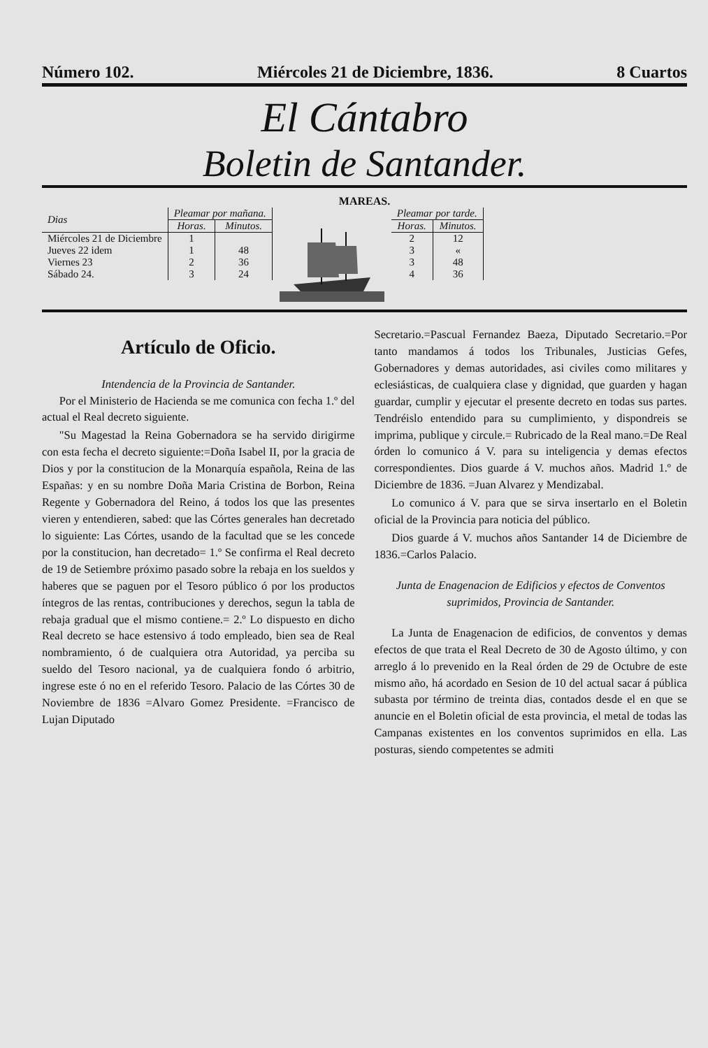Número 102. Miércoles 21 de Diciembre, 1836. 8 Cuartos
El Cántabro
Boletin de Santander.
MAREAS.
| Dias | Pleamar por mañana. | |
| --- | --- | --- |
| | Horas. | Minutos. |
| Miércoles 21 de Diciembre | 1 | |
| Jueves 22 idem | 1 | 48 |
| Viernes 23 | 2 | 36 |
| Sábado 24. | 3 | 24 |
| Pleamar por tarde. | |
| --- | --- |
| Horas. | Minutos. |
| 2 | 12 |
| 3 | « |
| 3 | 48 |
| 4 | 36 |
Artículo de Oficio.
Intendencia de la Provincia de Santander.
Por el Ministerio de Hacienda se me comunica con fecha 1.º del actual el Real decreto siguiente.
"Su Magestad la Reina Gobernadora se ha servido dirigirme con esta fecha el decreto siguiente:=Doña Isabel II, por la gracia de Dios y por la constitucion de la Monarquía española, Reina de las Españas: y en su nombre Doña Maria Cristina de Borbon, Reina Regente y Gobernadora del Reino, á todos los que las presentes vieren y entendieren, sabed: que las Córtes generales han decretado lo siguiente: Las Córtes, usando de la facultad que se les concede por la constitucion, han decretado= 1.º Se confirma el Real decreto de 19 de Setiembre próximo pasado sobre la rebaja en los sueldos y haberes que se paguen por el Tesoro público ó por los productos íntegros de las rentas, contribuciones y derechos, segun la tabla de rebaja gradual que el mismo contiene.= 2.º Lo dispuesto en dicho Real decreto se hace estensivo á todo empleado, bien sea de Real nombramiento, ó de cualquiera otra Autoridad, ya perciba su sueldo del Tesoro nacional, ya de cualquiera fondo ó arbitrio, ingrese este ó no en el referido Tesoro. Palacio de las Córtes 30 de Noviembre de 1836 =Alvaro Gomez Presidente. =Francisco de Lujan Diputado
Secretario.=Pascual Fernandez Baeza, Diputado Secretario.=Por tanto mandamos á todos los Tribunales, Justicias Gefes, Gobernadores y demas autoridades, asi civiles como militares y eclesiásticas, de cualquiera clase y dignidad, que guarden y hagan guardar, cumplir y ejecutar el presente decreto en todas sus partes. Tendréislo entendido para su cumplimiento, y dispondreis se imprima, publique y circule.= Rubricado de la Real mano.=De Real órden lo comunico á V. para su inteligencia y demas efectos correspondientes. Dios guarde á V. muchos años. Madrid 1.º de Diciembre de 1836. =Juan Alvarez y Mendizabal.
Lo comunico á V. para que se sirva insertarlo en el Boletin oficial de la Provincia para noticia del público.
Dios guarde á V. muchos años Santander 14 de Diciembre de 1836.=Carlos Palacio.
Junta de Enagenacion de Edificios y efectos de Conventos suprimidos, Provincia de Santander.
La Junta de Enagenacion de edificios, de conventos y demas efectos de que trata el Real Decreto de 30 de Agosto último, y con arreglo á lo prevenido en la Real órden de 29 de Octubre de este mismo año, há acordado en Sesion de 10 del actual sacar á pública subasta por término de treinta dias, contados desde el en que se anuncie en el Boletin oficial de esta provincia, el metal de todas las Campanas existentes en los conventos suprimidos en ella. Las posturas, siendo competentes se admiti